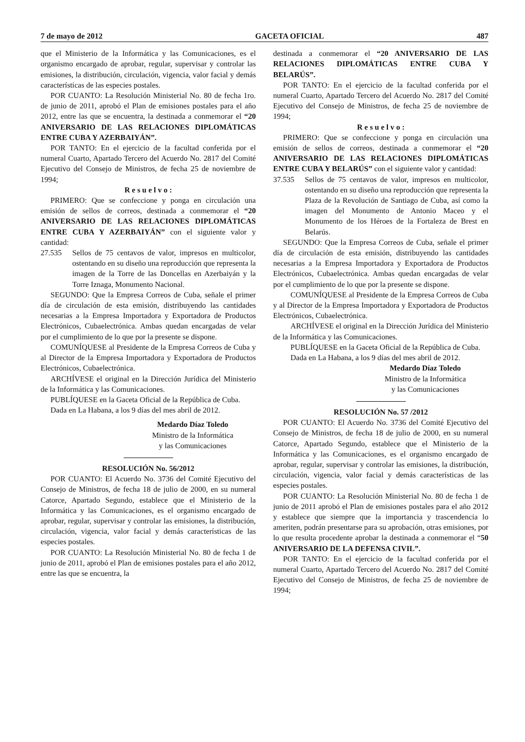7 de mayo de 2012 GACETA OFICIAL 487
que el Ministerio de la Informática y las Comunicaciones, es el organismo encargado de aprobar, regular, supervisar y controlar las emisiones, la distribución, circulación, vigencia, valor facial y demás características de las especies postales.
POR CUANTO: La Resolución Ministerial No. 80 de fecha 1ro. de junio de 2011, aprobó el Plan de emisiones postales para el año 2012, entre las que se encuentra, la destinada a conmemorar el “20 ANIVERSARIO DE LAS RELACIONES DIPLOMÁTICAS ENTRE CUBA Y AZERBAIYÁN”.
POR TANTO: En el ejercicio de la facultad conferida por el numeral Cuarto, Apartado Tercero del Acuerdo No. 2817 del Comité Ejecutivo del Consejo de Ministros, de fecha 25 de noviembre de 1994;
R e s u e l v o :
PRIMERO: Que se confeccione y ponga en circulación una emisión de sellos de correos, destinada a conmemorar el “20 ANIVERSARIO DE LAS RELACIONES DIPLOMÁTICAS ENTRE CUBA Y AZERBAIYÁN” con el siguiente valor y cantidad:
27.535 Sellos de 75 centavos de valor, impresos en multicolor, ostentando en su diseño una reproducción que representa la imagen de la Torre de las Doncellas en Azerbaiyán y la Torre Iznaga, Monumento Nacional.
SEGUNDO: Que la Empresa Correos de Cuba, señale el primer día de circulación de esta emisión, distribuyendo las cantidades necesarias a la Empresa Importadora y Exportadora de Productos Electrónicos, Cubaelectrónica. Ambas quedan encargadas de velar por el cumplimiento de lo que por la presente se dispone.
COMUNÍQUESE al Presidente de la Empresa Correos de Cuba y al Director de la Empresa Importadora y Exportadora de Productos Electrónicos, Cubaelectrónica.
ARCHÍVESE el original en la Dirección Jurídica del Ministerio de la Informática y las Comunicaciones.
PUBLÍQUESE en la Gaceta Oficial de la República de Cuba.
Dada en La Habana, a los 9 días del mes abril de 2012.
Medardo Díaz Toledo
Ministro de la Informática
y las Comunicaciones
RESOLUCIÓN No. 56/2012
POR CUANTO: El Acuerdo No. 3736 del Comité Ejecutivo del Consejo de Ministros, de fecha 18 de julio de 2000, en su numeral Catorce, Apartado Segundo, establece que el Ministerio de la Informática y las Comunicaciones, es el organismo encargado de aprobar, regular, supervisar y controlar las emisiones, la distribución, circulación, vigencia, valor facial y demás características de las especies postales.
POR CUANTO: La Resolución Ministerial No. 80 de fecha 1 de junio de 2011, aprobó el Plan de emisiones postales para el año 2012, entre las que se encuentra, la
destinada a conmemorar el “20 ANIVERSARIO DE LAS RELACIONES DIPLOMÁTICAS ENTRE CUBA Y BELARÚS”.
POR TANTO: En el ejercicio de la facultad conferida por el numeral Cuarto, Apartado Tercero del Acuerdo No. 2817 del Comité Ejecutivo del Consejo de Ministros, de fecha 25 de noviembre de 1994;
R e s u e l v o :
PRIMERO: Que se confeccione y ponga en circulación una emisión de sellos de correos, destinada a conmemorar el “20 ANIVERSARIO DE LAS RELACIONES DIPLOMÁTICAS ENTRE CUBA Y BELARÚS” con el siguiente valor y cantidad:
37.535 Sellos de 75 centavos de valor, impresos en multicolor, ostentando en su diseño una reproducción que representa la Plaza de la Revolución de Santiago de Cuba, así como la imagen del Monumento de Antonio Maceo y el Monumento de los Héroes de la Fortaleza de Brest en Belarús.
SEGUNDO: Que la Empresa Correos de Cuba, señale el primer día de circulación de esta emisión, distribuyendo las cantidades necesarias a la Empresa Importadora y Exportadora de Productos Electrónicos, Cubaelectrónica. Ambas quedan encargadas de velar por el cumplimiento de lo que por la presente se dispone.
COMUNÍQUESE al Presidente de la Empresa Correos de Cuba y al Director de la Empresa Importadora y Exportadora de Productos Electrónicos, Cubaelectrónica.
ARCHÍVESE el original en la Dirección Jurídica del Ministerio de la Informática y las Comunicaciones.
PUBLÍQUESE en la Gaceta Oficial de la República de Cuba.
Dada en La Habana, a los 9 días del mes abril de 2012.
Medardo Díaz Toledo
Ministro de la Informática
y las Comunicaciones
RESOLUCIÓN No. 57 /2012
POR CUANTO: El Acuerdo No. 3736 del Comité Ejecutivo del Consejo de Ministros, de fecha 18 de julio de 2000, en su numeral Catorce, Apartado Segundo, establece que el Ministerio de la Informática y las Comunicaciones, es el organismo encargado de aprobar, regular, supervisar y controlar las emisiones, la distribución, circulación, vigencia, valor facial y demás características de las especies postales.
POR CUANTO: La Resolución Ministerial No. 80 de fecha 1 de junio de 2011 aprobó el Plan de emisiones postales para el año 2012 y establece que siempre que la importancia y trascendencia lo ameriten, podrán presentarse para su aprobación, otras emisiones, por lo que resulta procedente aprobar la destinada a conmemorar el “50 ANIVERSARIO DE LA DEFENSA CIVIL”.
POR TANTO: En el ejercicio de la facultad conferida por el numeral Cuarto, Apartado Tercero del Acuerdo No. 2817 del Comité Ejecutivo del Consejo de Ministros, de fecha 25 de noviembre de 1994;